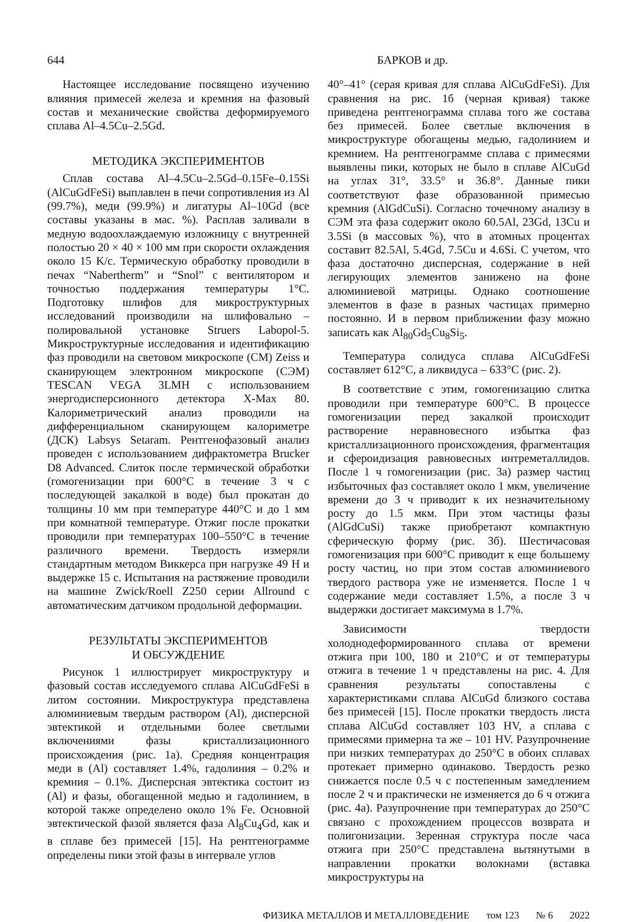644 БАРКОВ и др.
Настоящее исследование посвящено изучению влияния примесей железа и кремния на фазовый состав и механические свойства деформируемого сплава Al–4.5Cu–2.5Gd.
МЕТОДИКА ЭКСПЕРИМЕНТОВ
Сплав состава Al–4.5Cu–2.5Gd–0.15Fe–0.15Si (AlCuGdFeSi) выплавлен в печи сопротивления из Al (99.7%), меди (99.9%) и лигатуры Al–10Gd (все составы указаны в мас. %). Расплав заливали в медную водоохлаждаемую изложницу с внутренней полостью 20 × 40 × 100 мм при скорости охлаждения около 15 K/с. Термическую обработку проводили в печах “Nabertherm” и “Snol” с вентилятором и точностью поддержания температуры 1°C. Подготовку шлифов для микроструктурных исследований производили на шлифовально – полировальной установке Struers Labopol-5. Микроструктурные исследования и идентификацию фаз проводили на световом микроскопе (СМ) Zeiss и сканирующем электронном микроскопе (СЭМ) TESCAN VEGA 3LMH с использованием энергодисперсионного детектора X-Max 80. Калориметрический анализ проводили на дифференциальном сканирующем калориметре (ДСК) Labsys Setaram. Рентгенофазовый анализ проведен с использованием дифрактометра Brucker D8 Advanced. Слиток после термической обработки (гомогенизации при 600°C в течение 3 ч с последующей закалкой в воде) был прокатан до толщины 10 мм при температуре 440°C и до 1 мм при комнатной температуре. Отжиг после прокатки проводили при температурах 100–550°C в течение различного времени. Твердость измеряли стандартным методом Виккерса при нагрузке 49 Н и выдержке 15 с. Испытания на растяжение проводили на машине Zwick/Roell Z250 серии Allround с автоматическим датчиком продольной деформации.
РЕЗУЛЬТАТЫ ЭКСПЕРИМЕНТОВ
И ОБСУЖДЕНИЕ
Рисунок 1 иллюстрирует микроструктуру и фазовый состав исследуемого сплава AlCuGdFeSi в литом состоянии. Микроструктура представлена алюминиевым твердым раствором (Al), дисперсной эвтектикой и отдельными более светлыми включениями фазы кристаллизационного происхождения (рис. 1а). Средняя концентрация меди в (Al) составляет 1.4%, гадолиния – 0.2% и кремния – 0.1%. Дисперсная эвтектика состоит из (Al) и фазы, обогащенной медью и гадолинием, в которой также определено около 1% Fe. Основной эвтектической фазой является фаза Al<sub>8</sub>Cu<sub>4</sub>Gd, как и в сплаве без примесей [15]. На рентгенограмме определены пики этой фазы в интервале углов
40°–41° (серая кривая для сплава AlCuGdFeSi). Для сравнения на рис. 1б (черная кривая) также приведена рентгенограмма сплава того же состава без примесей. Более светлые включения в микроструктуре обогащены медью, гадолинием и кремнием. На рентгенограмме сплава с примесями выявлены пики, которых не было в сплаве AlCuGd на углах 31°, 33.5° и 36.8°. Данные пики соответствуют фазе образованной примесью кремния (AlGdCuSi). Согласно точечному анализу в СЭМ эта фаза содержит около 60.5Al, 23Gd, 13Cu и 3.5Si (в массовых %), что в атомных процентах составит 82.5Al, 5.4Gd, 7.5Cu и 4.6Si. С учетом, что фаза достаточно дисперсная, содержание в ней легирующих элементов занижено на фоне алюминиевой матрицы. Однако соотношение элементов в фазе в разных частицах примерно постоянно. И в первом приближении фазу можно записать как Al<sub>80</sub>Gd<sub>5</sub>Cu<sub>8</sub>Si<sub>5</sub>.
Температура солидуса сплава AlCuGdFeSi составляет 612°C, а ликвидуса – 633°C (рис. 2).
В соответствие с этим, гомогенизацию слитка проводили при температуре 600°C. В процессе гомогенизации перед закалкой происходит растворение неравновесного избытка фаз кристаллизационного происхождения, фрагментация и сфероидизация равновесных интреметаллидов. После 1 ч гомогенизации (рис. 3а) размер частиц избыточных фаз составляет около 1 мкм, увеличение времени до 3 ч приводит к их незначительному росту до 1.5 мкм. При этом частицы фазы (AlGdCuSi) также приобретают компактную сферическую форму (рис. 3б). Шестичасовая гомогенизация при 600°C приводит к еще большему росту частиц, но при этом состав алюминиевого твердого раствора уже не изменяется. После 1 ч содержание меди составляет 1.5%, а после 3 ч выдержки достигает максимума в 1.7%.
Зависимости твердости холоднодеформированного сплава от времени отжига при 100, 180 и 210°C и от температуры отжига в течение 1 ч представлены на рис. 4. Для сравнения результаты сопоставлены с характеристиками сплава AlCuGd близкого состава без примесей [15]. После прокатки твердость листа сплава AlCuGd составляет 103 HV, а сплава с примесями примерна та же – 101 HV. Разупрочнение при низких температурах до 250°C в обоих сплавах протекает примерно одинаково. Твердость резко снижается после 0.5 ч с постепенным замедлением после 2 ч и практически не изменяется до 6 ч отжига (рис. 4а). Разупрочнение при температурах до 250°C связано с прохождением процессов возврата и полигонизации. Зеренная структура после часа отжига при 250°C представлена вытянутыми в направлении прокатки волокнами (вставка микроструктуры на
ФИЗИКА МЕТАЛЛОВ И МЕТАЛЛОВЕДЕНИЕ том 123 № 6 2022